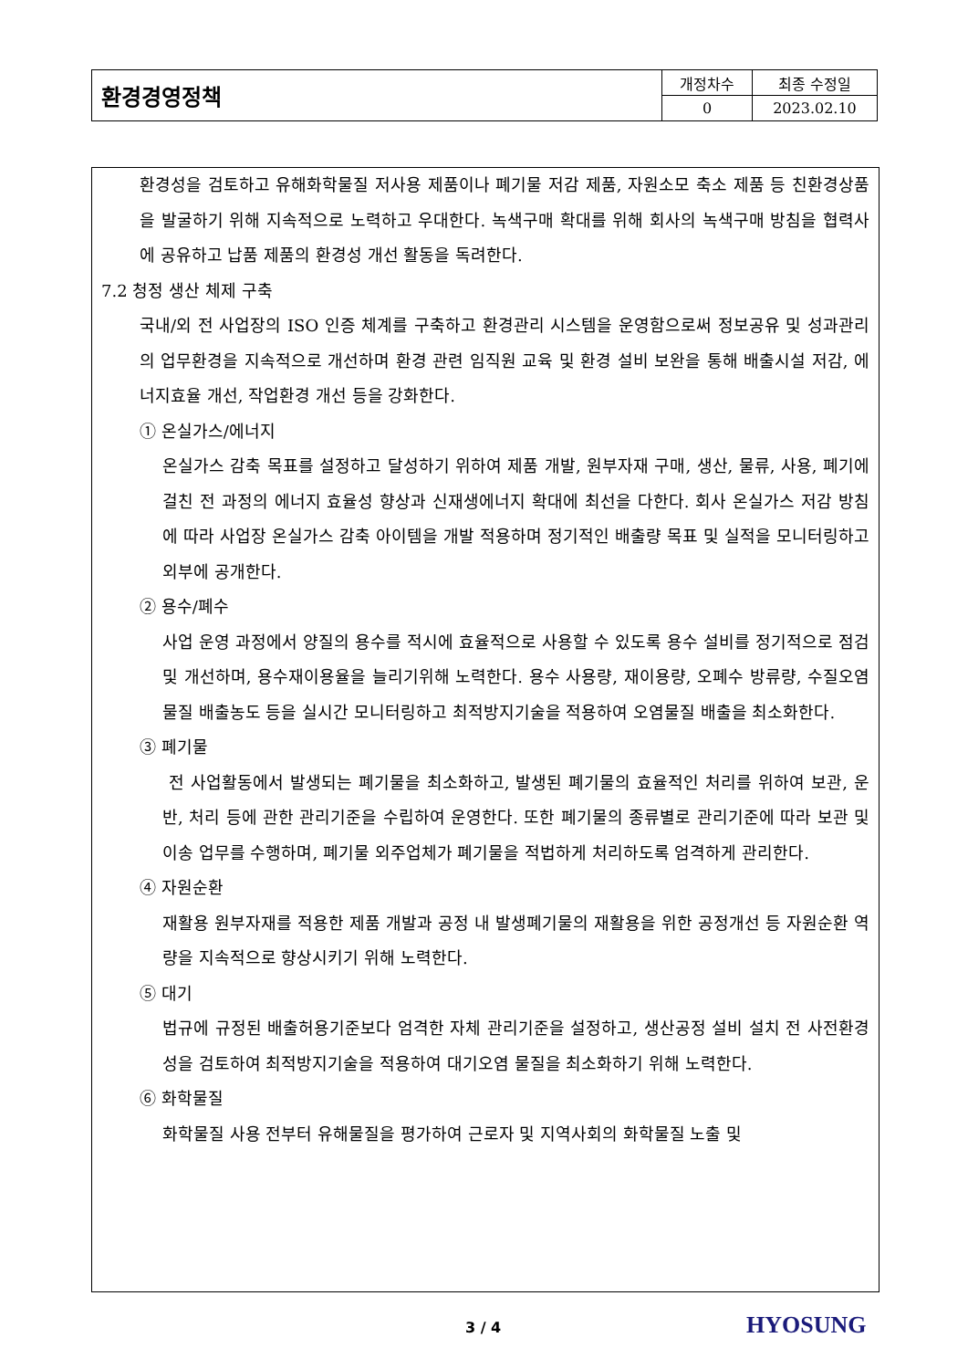| 환경경영정책 | 개정차수 | 최종 수정일 |
| | 0 | 2023.02.10 |
환경성을 검토하고 유해화학물질 저사용 제품이나 폐기물 저감 제품, 자원소모 축소 제품 등 친환경상품을 발굴하기 위해 지속적으로 노력하고 우대한다. 녹색구매 확대를 위해 회사의 녹색구매 방침을 협력사에 공유하고 납품 제품의 환경성 개선 활동을 독려한다.
7.2 청정 생산 체제 구축
국내/외 전 사업장의 ISO 인증 체계를 구축하고 환경관리 시스템을 운영함으로써 정보공유 및 성과관리의 업무환경을 지속적으로 개선하며 환경 관련 임직원 교육 및 환경 설비 보완을 통해 배출시설 저감, 에너지효율 개선, 작업환경 개선 등을 강화한다.
① 온실가스/에너지
온실가스 감축 목표를 설정하고 달성하기 위하여 제품 개발, 원부자재 구매, 생산, 물류, 사용, 폐기에 걸친 전 과정의 에너지 효율성 향상과 신재생에너지 확대에 최선을 다한다. 회사 온실가스 저감 방침에 따라 사업장 온실가스 감축 아이템을 개발 적용하며 정기적인 배출량 목표 및 실적을 모니터링하고 외부에 공개한다.
② 용수/폐수
사업 운영 과정에서 양질의 용수를 적시에 효율적으로 사용할 수 있도록 용수 설비를 정기적으로 점검 및 개선하며, 용수재이용율을 늘리기위해 노력한다. 용수 사용량, 재이용량, 오폐수 방류량, 수질오염물질 배출농도 등을 실시간 모니터링하고 최적방지기술을 적용하여 오염물질 배출을 최소화한다.
③ 폐기물
전 사업활동에서 발생되는 폐기물을 최소화하고, 발생된 폐기물의 효율적인 처리를 위하여 보관, 운반, 처리 등에 관한 관리기준을 수립하여 운영한다. 또한 폐기물의 종류별로 관리기준에 따라 보관 및 이송 업무를 수행하며, 폐기물 외주업체가 폐기물을 적법하게 처리하도록 엄격하게 관리한다.
④ 자원순환
재활용 원부자재를 적용한 제품 개발과 공정 내 발생폐기물의 재활용을 위한 공정개선 등 자원순환 역량을 지속적으로 향상시키기 위해 노력한다.
⑤ 대기
법규에 규정된 배출허용기준보다 엄격한 자체 관리기준을 설정하고, 생산공정 설비 설치 전 사전환경성을 검토하여 최적방지기술을 적용하여 대기오염 물질을 최소화하기 위해 노력한다.
⑥ 화학물질
화학물질 사용 전부터 유해물질을 평가하여 근로자 및 지역사회의 화학물질 노출 및
3 / 4 HYOSUNG